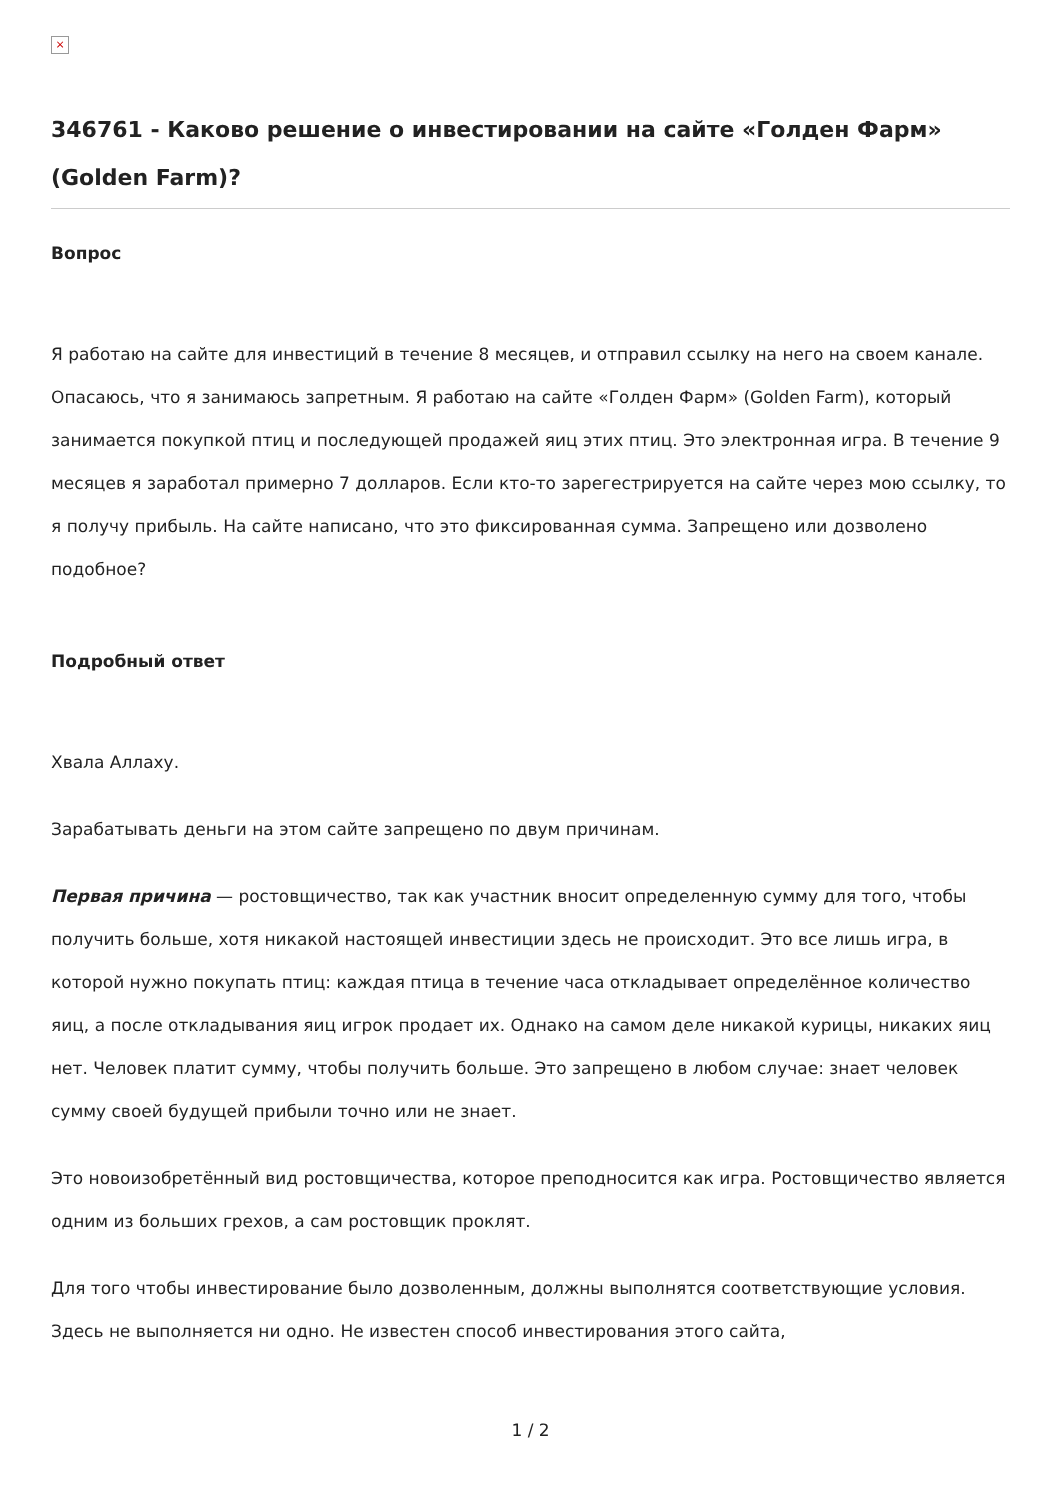×
346761 - Каково решение о инвестировании на сайте «Голден Фарм» (Golden Farm)?
Вопрос
Я работаю на сайте для инвестиций в течение 8 месяцев, и отправил ссылку на него на своем канале. Опасаюсь, что я занимаюсь запретным. Я работаю на сайте «Голден Фарм» (Golden Farm), который занимается покупкой птиц и последующей продажей яиц этих птиц. Это электронная игра. В течение 9 месяцев я заработал примерно 7 долларов. Если кто-то зарегестрируется на сайте через мою ссылку, то я получу прибыль. На сайте написано, что это фиксированная сумма. Запрещено или дозволено подобное?
Подробный ответ
Хвала Аллаху.
Зарабатывать деньги на этом сайте запрещено по двум причинам.
Первая причина — ростовщичество, так как участник вносит определенную сумму для того, чтобы получить больше, хотя никакой настоящей инвестиции здесь не происходит. Это все лишь игра, в которой нужно покупать птиц: каждая птица в течение часа откладывает определённое количество яиц, а после откладывания яиц игрок продает их. Однако на самом деле никакой курицы, никаких яиц нет. Человек платит сумму, чтобы получить больше. Это запрещено в любом случае: знает человек сумму своей будущей прибыли точно или не знает.
Это новоизобретённый вид ростовщичества, которое преподносится как игра. Ростовщичество является одним из больших грехов, а сам ростовщик проклят.
Для того чтобы инвестирование было дозволенным, должны выполнятся соответствующие условия. Здесь не выполняется ни одно. Не известен способ инвестирования этого сайта,
1 / 2